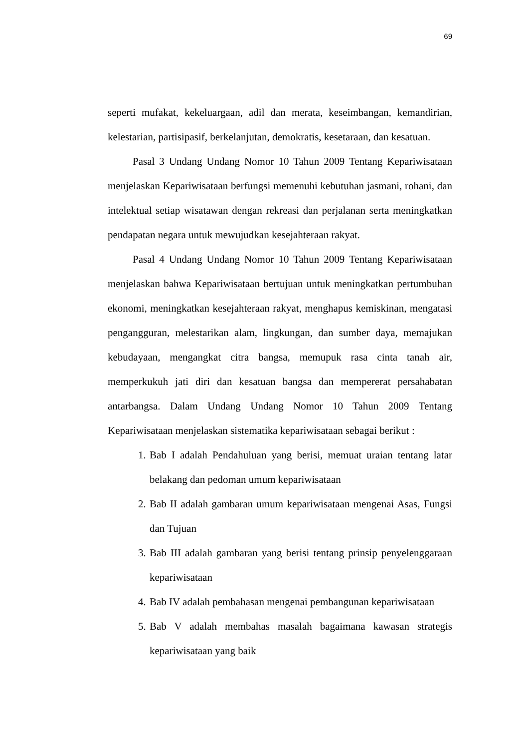69
seperti mufakat, kekeluargaan, adil dan merata, keseimbangan, kemandirian, kelestarian, partisipasif, berkelanjutan, demokratis, kesetaraan, dan kesatuan.
Pasal 3 Undang Undang Nomor 10 Tahun 2009 Tentang Kepariwisataan menjelaskan Kepariwisataan berfungsi memenuhi kebutuhan jasmani, rohani, dan intelektual setiap wisatawan dengan rekreasi dan perjalanan serta meningkatkan pendapatan negara untuk mewujudkan kesejahteraan rakyat.
Pasal 4 Undang Undang Nomor 10 Tahun 2009 Tentang Kepariwisataan menjelaskan bahwa Kepariwisataan bertujuan untuk meningkatkan pertumbuhan ekonomi, meningkatkan kesejahteraan rakyat, menghapus kemiskinan, mengatasi pengangguran, melestarikan alam, lingkungan, dan sumber daya, memajukan kebudayaan, mengangkat citra bangsa, memupuk rasa cinta tanah air, memperkukuh jati diri dan kesatuan bangsa dan mempererat persahabatan antarbangsa. Dalam Undang Undang Nomor 10 Tahun 2009 Tentang Kepariwisataan menjelaskan sistematika kepariwisataan sebagai berikut :
1. Bab I adalah Pendahuluan yang berisi, memuat uraian tentang latar belakang dan pedoman umum kepariwisataan
2. Bab II adalah gambaran umum kepariwisataan mengenai Asas, Fungsi dan Tujuan
3. Bab III adalah gambaran yang berisi tentang prinsip penyelenggaraan kepariwisataan
4. Bab IV adalah pembahasan mengenai pembangunan kepariwisataan
5. Bab V adalah membahas masalah bagaimana kawasan strategis kepariwisataan yang baik